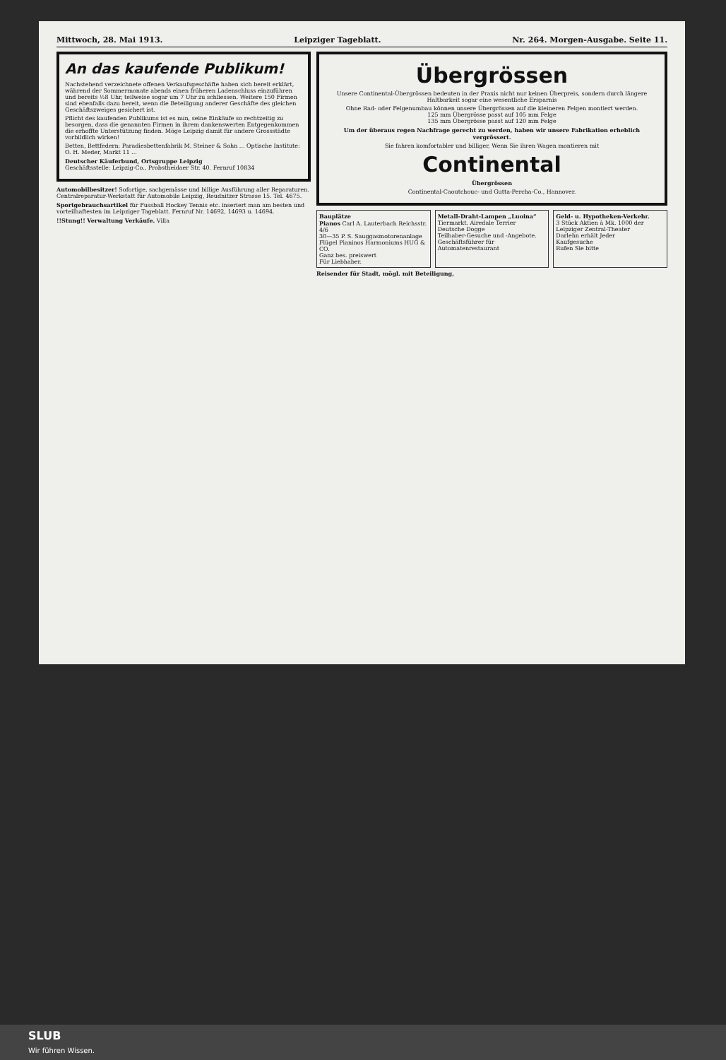Mittwoch, 28. Mai 1913. Leipziger Tageblatt. Nr. 264. Morgen-Ausgabe. Seite 11.
An das kaufende Publikum!
Nachstehend verzeichnete offenen Verkaufsgeschäfte haben sich bereit erklärt, während der Sommermonate abends einen früheren Ladenschluss einzuführen und bereits ½8 Uhr, teilweise sogar um 7 Uhr zu schliessen. Weitere 150 Firmen sind ebenfalls dazu bereit, wenn die Beteiligung anderer Geschäfte des gleichen Geschäftszweiges gesichert ist.
Pflicht des kaufenden Publikums ist es nun, seine Einkäufe so rechtzeitig zu besorgen, dass die genannten Firmen in ihrem dankenswerten Entgegenkommen die erhoffte Unterstützung finden. Möge Leipzig damit für andere Grossstädte vorbildlich wirken!
Betten, Bettfedern: Paradiesbettenfabrik M. Steiner & Sohn ... Optische Institute: O. H. Meder, Markt 11 ...
Deutscher Käuferbund, Ortsgruppe Leipzig
Geschäftsstelle: Leipzig-Co., Probstheidaer Str. 40. Fernruf 10834
Automobilbesitzer! Sofortige, sachgemässe und billige Ausführung aller Reparaturen. Centralreparatur-Werkstatt für Automobile Leipzig, Reudnitzer Strasse 15. Tel. 4675.
Sportgebrauchsartikel für Fussball Hockey Tennis etc. inseriert man am besten und vorteilhaftesten im Leipziger Tageblatt. Fernruf Nr. 14692, 14693 u. 14694.
!!Stung!! Verwaltung Verkäufe. Villa
Übergrössen
Unsere Continental-Übergrössen bedeuten in der Praxis nicht nur keinen Überpreis, sondern durch längere Haltbarkeit sogar eine wesentliche Ersparnis
Ohne Rad- oder Felgenumbau können unsere Übergrössen auf die kleineren Felgen montiert werden.
125 mm Übergrösse passt auf 105 mm Felge
135 mm Übergrösse passt auf 120 mm Felge
Um der überaus regen Nachfrage gerecht zu werden, haben wir unsere Fabrikation erheblich vergrössert.
Sie fahren komfortabler und billiger, Wenn Sie ihren Wagen montieren mit
Continental
Übergrössen
Continental-Caoutchouc- und Gutta-Percha-Co., Hannover.
Bauplätze
Pianos Carl A. Lauterbach Reichsstr. 4/6
30—35 P. S. Sauggasmotorenanlage
Flügel Pianinos Harmoniums HUG & CO.
Ganz bes. preiswert
Für Liebhaber.
Metall-Draht-Lampen „Luoina“
Tiermarkt. Airedale Terrier
Deutsche Dogge
Teilhaber-Gesuche und -Angebote.
Geschäftsführer für Automatenrestaurant
Geld- u. Hypotheken-Verkehr.
3 Stück Aktien à Mk. 1000 der Leipziger Zentral-Theater
Darlehn erhält Jeder
Kaufgesuche
Rufen Sie bitte
Reisender für Stadt, mögl. mit Beteiligung,
SLUB
Wir führen Wissen.